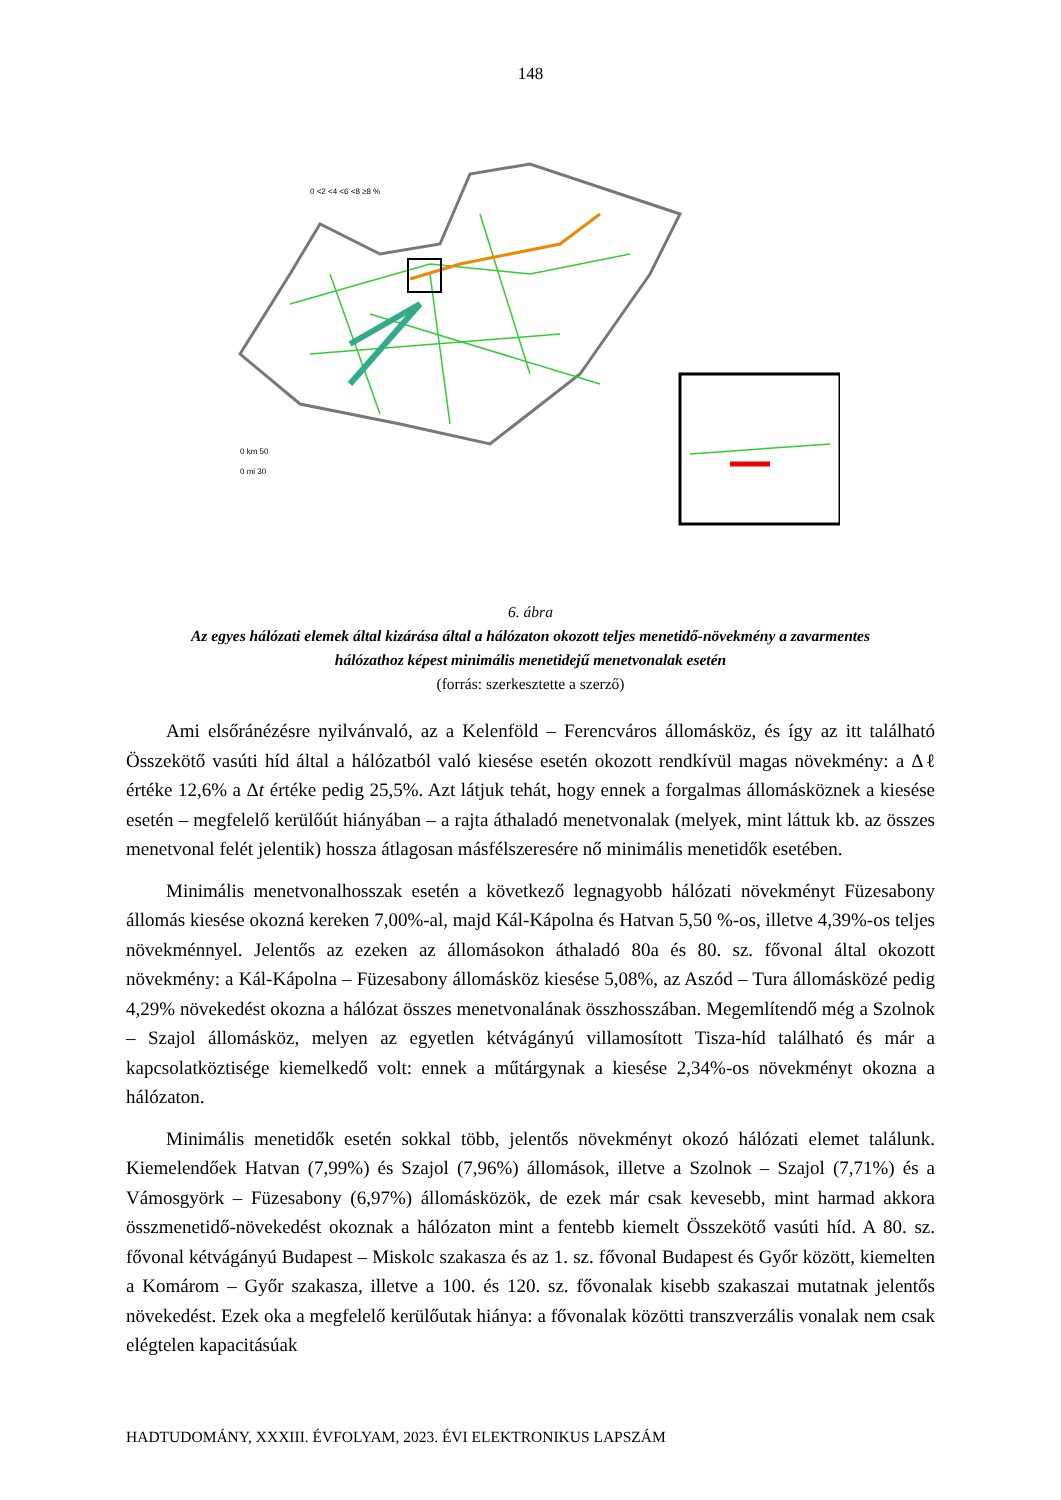148
0 <2 <4 <6 <8 ≥8 %
0 km 50
0 mi 30
6. ábra
Az egyes hálózati elemek által kizárása által a hálózaton okozott teljes menetidő-növekmény a zavarmentes
hálózathoz képest minimális menetidejű menetvonalak esetén
(forrás: szerkesztette a szerző)
Ami elsőránézésre nyilvánvaló, az a Kelenföld – Ferencváros állomásköz, és így az itt található Összekötő vasúti híd által a hálózatból való kiesése esetén okozott rendkívül magas növekmény: a Δℓ értéke 12,6% a Δt értéke pedig 25,5%. Azt látjuk tehát, hogy ennek a forgalmas állomásköznek a kiesése esetén – megfelelő kerülőút hiányában – a rajta áthaladó menetvonalak (melyek, mint láttuk kb. az összes menetvonal felét jelentik) hossza átlagosan másfélszeresére nő minimális menetidők esetében.
Minimális menetvonalhosszak esetén a következő legnagyobb hálózati növekményt Füzesabony állomás kiesése okozná kereken 7,00%-al, majd Kál-Kápolna és Hatvan 5,50 %-os, illetve 4,39%-os teljes növekménnyel. Jelentős az ezeken az állomásokon áthaladó 80a és 80. sz. fővonal által okozott növekmény: a Kál-Kápolna – Füzesabony állomásköz kiesése 5,08%, az Aszód – Tura állomásközé pedig 4,29% növekedést okozna a hálózat összes menetvonalának összhosszában. Megemlítendő még a Szolnok – Szajol állomásköz, melyen az egyetlen kétvágányú villamosított Tisza-híd található és már a kapcsolatköztisége kiemelkedő volt: ennek a műtárgynak a kiesése 2,34%-os növekményt okozna a hálózaton.
Minimális menetidők esetén sokkal több, jelentős növekményt okozó hálózati elemet találunk. Kiemelendőek Hatvan (7,99%) és Szajol (7,96%) állomások, illetve a Szolnok – Szajol (7,71%) és a Vámosgyörk – Füzesabony (6,97%) állomásközök, de ezek már csak kevesebb, mint harmad akkora összmenetidő-növekedést okoznak a hálózaton mint a fentebb kiemelt Összekötő vasúti híd. A 80. sz. fővonal kétvágányú Budapest – Miskolc szakasza és az 1. sz. fővonal Budapest és Győr között, kiemelten a Komárom – Győr szakasza, illetve a 100. és 120. sz. fővonalak kisebb szakaszai mutatnak jelentős növekedést. Ezek oka a megfelelő kerülőutak hiánya: a fővonalak közötti transzverzális vonalak nem csak elégtelen kapacitásúak
HADTUDOMÁNY, XXXIII. ÉVFOLYAM, 2023. ÉVI ELEKTRONIKUS LAPSZÁM